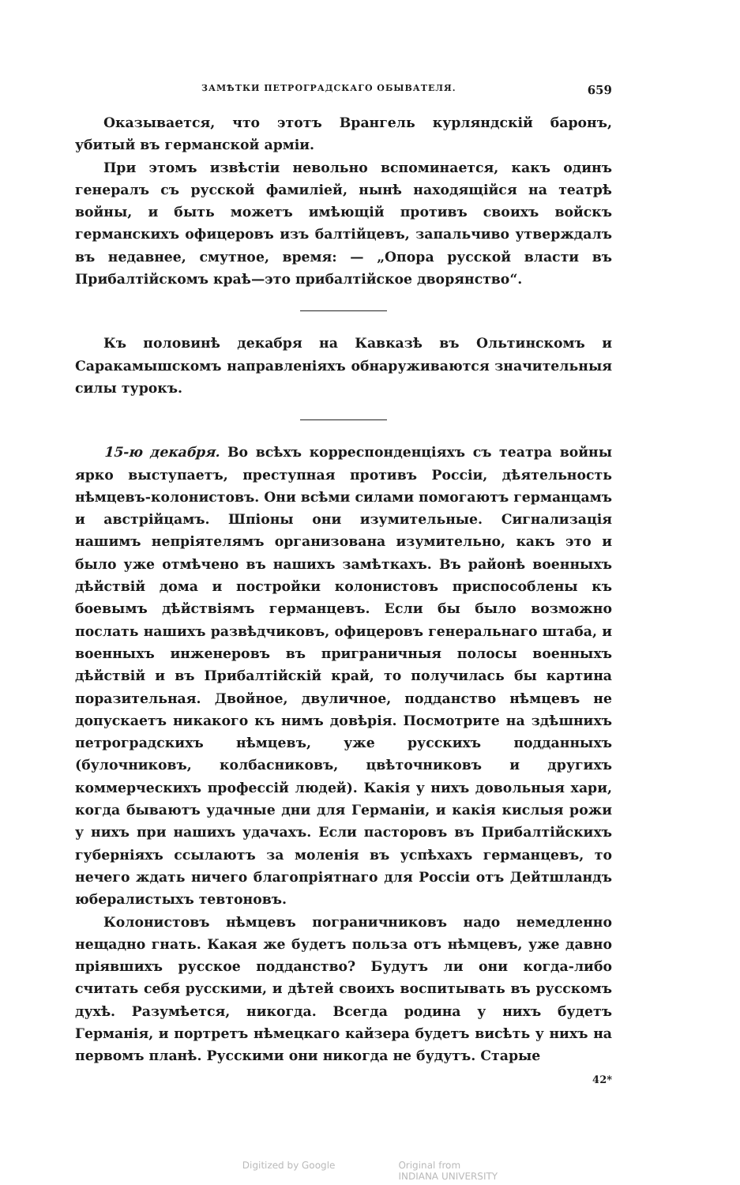ЗАМѢТКИ ПЕТРОГРАДСКАГО ОБЫВАТЕЛЯ. 659
Оказывается, что этотъ Врангель курляндскій баронъ, убитый въ германской арміи.
При этомъ извѣстіи невольно вспоминается, какъ одинъ генералъ съ русской фамиліей, нынѣ находящійся на театрѣ войны, и быть можетъ имѣющій противъ своихъ войскъ германскихъ офицеровъ изъ балтійцевъ, запальчиво утверждалъ въ недавнее, смутное, время: — „Опора русской власти въ Прибалтійскомъ краѣ—это прибалтійское дворянство“.
Къ половинѣ декабря на Кавказѣ въ Ольтинскомъ и Саракамышскомъ направленіяхъ обнаруживаются значительныя силы турокъ.
15-ю декабря. Во всѣхъ корреспонденціяхъ съ театра войны ярко выступаетъ, преступная противъ Россіи, дѣятельность нѣмцевъ-колонистовъ. Они всѣми силами помогаютъ германцамъ и австрійцамъ. Шпіоны они изумительные. Сигнализація нашимъ непріятелямъ организована изумительно, какъ это и было уже отмѣчено въ нашихъ замѣткахъ. Въ районѣ военныхъ дѣйствій дома и постройки колонистовъ приспособлены къ боевымъ дѣйствіямъ германцевъ. Если бы было возможно послать нашихъ развѣдчиковъ, офицеровъ генеральнаго штаба, и военныхъ инженеровъ въ приграничныя полосы военныхъ дѣйствій и въ Прибалтійскій край, то получилась бы картина поразительная. Двойное, двуличное, подданство нѣмцевъ не допускаетъ никакого къ нимъ довѣрія. Посмотрите на здѣшнихъ петроградскихъ нѣмцевъ, уже русскихъ подданныхъ (булочниковъ, колбасниковъ, цвѣточниковъ и другихъ коммерческихъ профессій людей). Какія у нихъ довольныя хари, когда бываютъ удачные дни для Германіи, и какія кислыя рожи у нихъ при нашихъ удачахъ. Если пасторовъ въ Прибалтійскихъ губерніяхъ ссылаютъ за моленія въ успѣхахъ германцевъ, то нечего ждать ничего благопріятнаго для Россіи отъ Дейтшландъ юбералистыхъ тевтоновъ.
Колонистовъ нѣмцевъ пограничниковъ надо немедленно нещадно гнать. Какая же будетъ польза отъ нѣмцевъ, уже давно пріявшихъ русское подданство? Будутъ ли они когда-либо считать себя русскими, и дѣтей своихъ воспитывать въ русскомъ духѣ. Разумѣется, никогда. Всегда родина у нихъ будетъ Германія, и портретъ нѣмецкаго кайзера будетъ висѣть у нихъ на первомъ планѣ. Русскими они никогда не будутъ. Старые
42*
Digitized by Google Original from
INDIANA UNIVERSITY